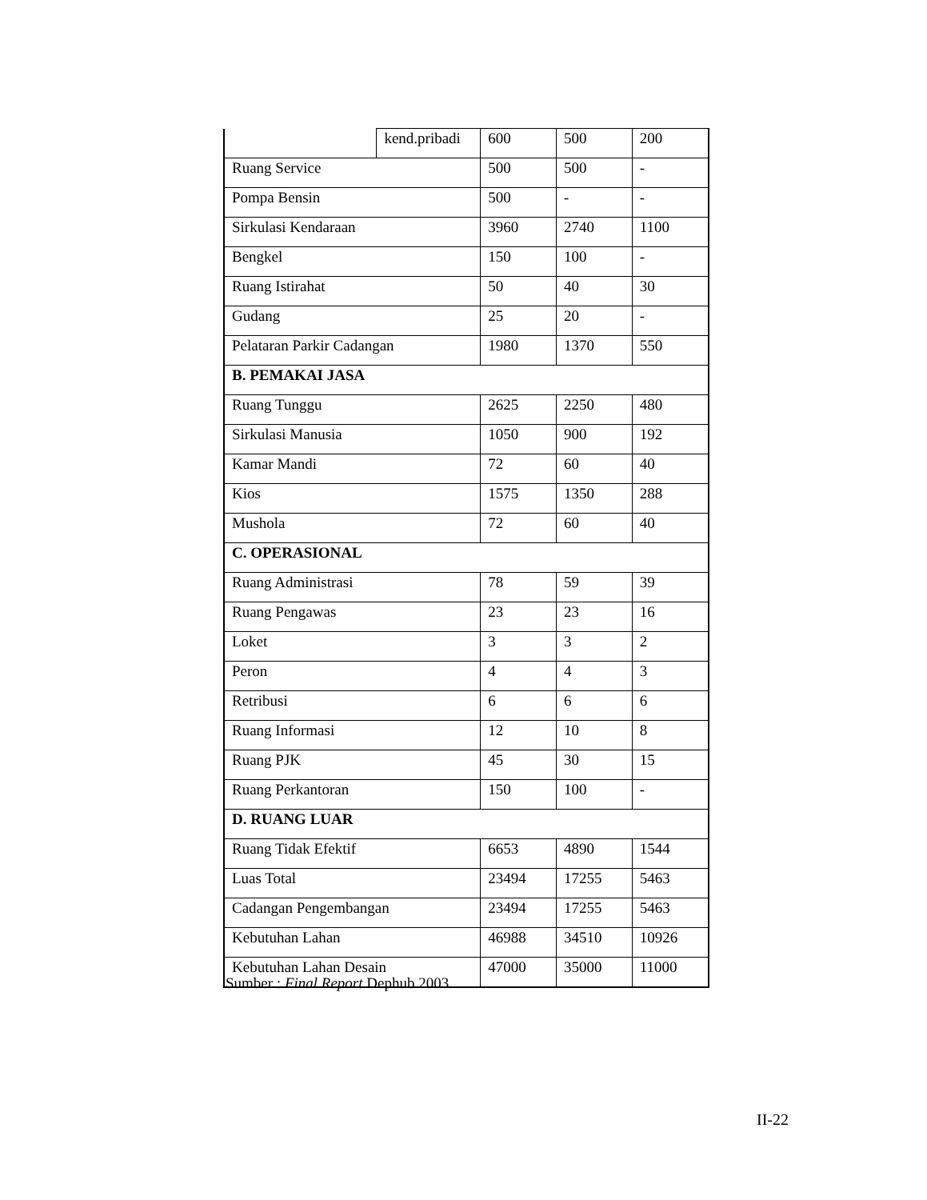| | kend.pribadi | 600 | 500 | 200 |
| Ruang Service | | 500 | 500 | - |
| Pompa Bensin | | 500 | - | - |
| Sirkulasi Kendaraan | | 3960 | 2740 | 1100 |
| Bengkel | | 150 | 100 | - |
| Ruang Istirahat | | 50 | 40 | 30 |
| Gudang | | 25 | 20 | - |
| Pelataran Parkir Cadangan | | 1980 | 1370 | 550 |
| B. PEMAKAI JASA | | | | |
| Ruang Tunggu | | 2625 | 2250 | 480 |
| Sirkulasi Manusia | | 1050 | 900 | 192 |
| Kamar Mandi | | 72 | 60 | 40 |
| Kios | | 1575 | 1350 | 288 |
| Mushola | | 72 | 60 | 40 |
| C. OPERASIONAL | | | | |
| Ruang Administrasi | | 78 | 59 | 39 |
| Ruang Pengawas | | 23 | 23 | 16 |
| Loket | | 3 | 3 | 2 |
| Peron | | 4 | 4 | 3 |
| Retribusi | | 6 | 6 | 6 |
| Ruang Informasi | | 12 | 10 | 8 |
| Ruang PJK | | 45 | 30 | 15 |
| Ruang Perkantoran | | 150 | 100 | - |
| D. RUANG LUAR | | | | |
| Ruang Tidak Efektif | | 6653 | 4890 | 1544 |
| Luas Total | | 23494 | 17255 | 5463 |
| Cadangan Pengembangan | | 23494 | 17255 | 5463 |
| Kebutuhan Lahan | | 46988 | 34510 | 10926 |
| Kebutuhan Lahan Desain | | 47000 | 35000 | 11000 |
Sumber : Final Report Dephub 2003
II-22